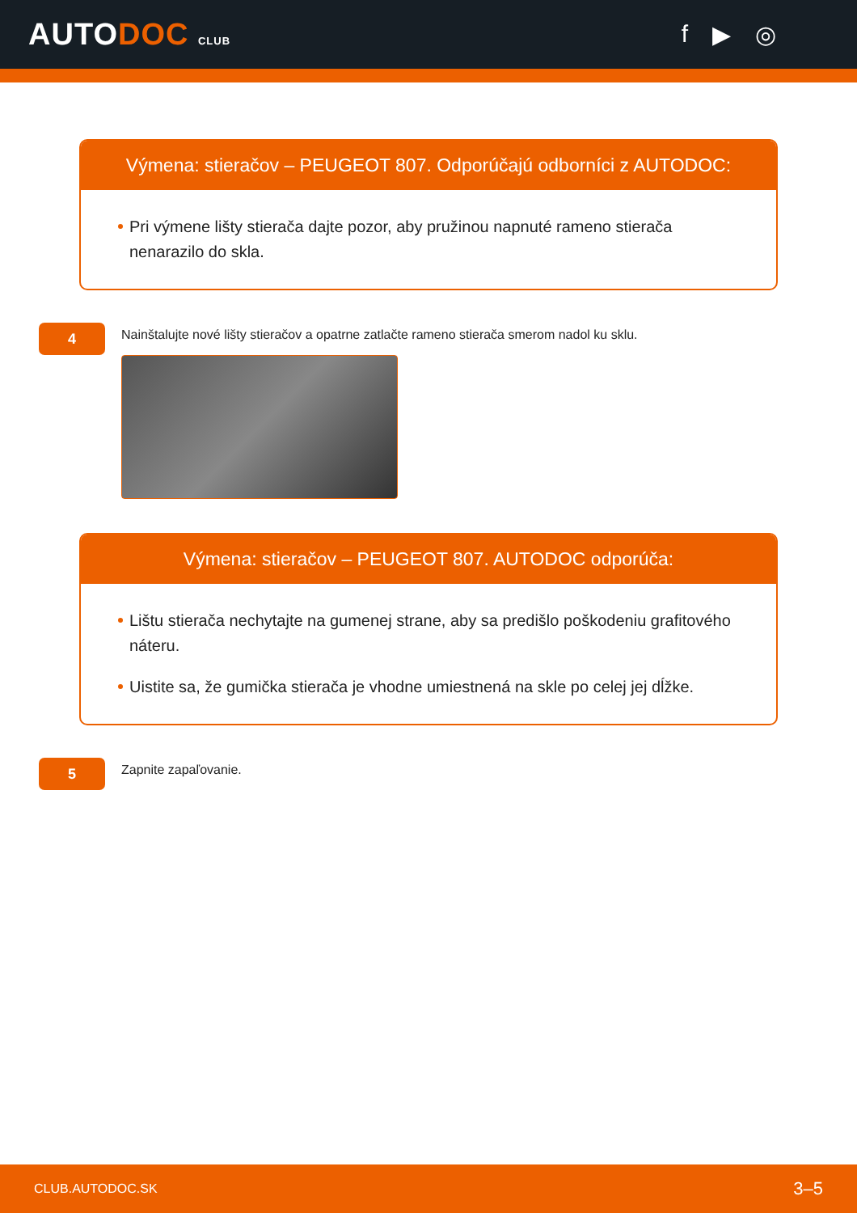AUTODOC CLUB
f ▶ ◎
Výmena: stieračov – PEUGEOT 807. Odporúčajú odborníci z AUTODOC:
Pri výmene lišty stierača dajte pozor, aby pružinou napnuté rameno stierača nenarazilo do skla.
4
Nainštalujte nové lišty stieračov a opatrne zatlačte rameno stierača smerom nadol ku sklu.
Výmena: stieračov – PEUGEOT 807. AUTODOC odporúča:
Lištu stierača nechytajte na gumenej strane, aby sa predišlo poškodeniu grafitového náteru.
Uistite sa, že gumička stierača je vhodne umiestnená na skle po celej jej dĺžke.
5
Zapnite zapaľovanie.
CLUB.AUTODOC.SK 3–5